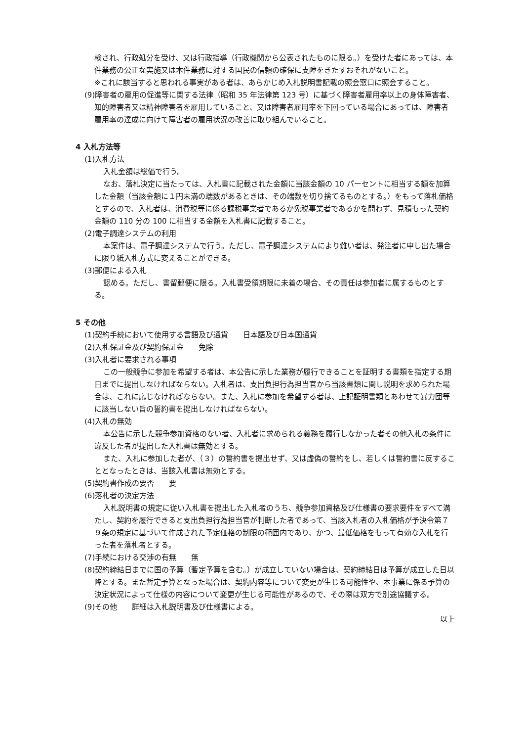検され、行政処分を受け、又は行政指導（行政機関から公表されたものに限る。）を受けた者にあっては、本件業務の公正な実施又は本件業務に対する国民の信頼の確保に支障をきたすおそれがないこと。
※これに該当すると思われる事実がある者は、あらかじめ入札説明書記載の照会窓口に照会すること。
(9)障害者の雇用の促進等に関する法律（昭和 35 年法律第 123 号）に基づく障害者雇用率以上の身体障害者、知的障害者又は精神障害者を雇用していること、又は障害者雇用率を下回っている場合にあっては、障害者雇用率の達成に向けて障害者の雇用状況の改善に取り組んでいること。
4 入札方法等
(1)入札方法
入札金額は総価で行う。
なお、落札決定に当たっては、入札書に記載された金額に当該金額の 10 パーセントに相当する額を加算した金額（当該金額に１円未満の端数があるときは、その端数を切り捨てるものとする。）をもって落札価格とするので、入札者は、消費税等に係る課税事業者であるか免税事業者であるかを問わず、見積もった契約金額の 110 分の 100 に相当する金額を入札書に記載すること。
(2)電子調達システムの利用
本案件は、電子調達システムで行う。ただし、電子調達システムにより難い者は、発注者に申し出た場合に限り紙入札方式に変えることができる。
(3)郵便による入札
認める。ただし、書留郵便に限る。入札書受領期限に未着の場合、その責任は参加者に属するものとする。
5 その他
(1)契約手続において使用する言語及び通貨　　日本語及び日本国通貨
(2)入札保証金及び契約保証金　　免除
(3)入札者に要求される事項
この一般競争に参加を希望する者は、本公告に示した業務が履行できることを証明する書類を指定する期日までに提出しなければならない。入札者は、支出負担行為担当官から当該書類に関し説明を求められた場合は、これに応じなければならない。また、入札に参加を希望する者は、上記証明書類とあわせて暴力団等に該当しない旨の誓約書を提出しなければならない。
(4)入札の無効
本公告に示した競争参加資格のない者、入札者に求められる義務を履行しなかった者その他入札の条件に違反した者が提出した入札書は無効とする。
また、入札に参加した者が、（３）の誓約書を提出せず、又は虚偽の誓約をし、若しくは誓約書に反することとなったときは、当該入札書は無効とする。
(5)契約書作成の要否　　要
(6)落札者の決定方法
入札説明書の規定に従い入札書を提出した入札者のうち、競争参加資格及び仕様書の要求要件をすべて満たし、契約を履行できると支出負担行為担当官が判断した者であって、当該入札者の入札価格が予決令第７９条の規定に基づいて作成された予定価格の制限の範囲内であり、かつ、最低価格をもって有効な入札を行った者を落札者とする。
(7)手続における交渉の有無　　無
(8)契約締結日までに国の予算（暫定予算を含む。）が成立していない場合は、契約締結日は予算が成立した日以降とする。また暫定予算となった場合は、契約内容等について変更が生じる可能性や、本事業に係る予算の決定状況によって仕様の内容について変更が生じる可能性があるので、その際は双方で別途協議する。
(9)その他　　詳細は入札説明書及び仕様書による。
以上